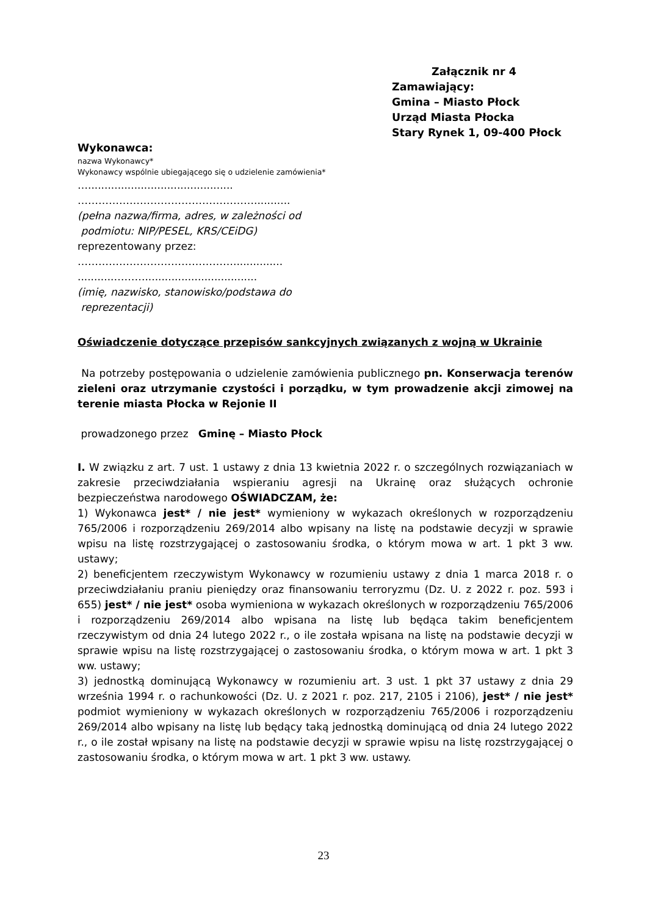Załącznik nr 4
Zamawiający:
Gmina – Miasto Płock
Urząd Miasta Płocka
Stary Rynek 1, 09-400 Płock
Wykonawca:
nazwa Wykonawcy*
Wykonawcy wspólnie ubiegającego się o udzielenie zamówienia*
…............................................
……………………………………………...........
(pełna nazwa/firma, adres, w zależności od
podmiotu: NIP/PESEL, KRS/CEiDG)
reprezentowany przez:
………………………………………...............
...........………..................................
(imię, nazwisko, stanowisko/podstawa do
reprezentacji)
Oświadczenie dotyczące przepisów sankcyjnych związanych z wojną w Ukrainie
Na potrzeby postępowania o udzielenie zamówienia publicznego pn. Konserwacja terenów zieleni oraz utrzymanie czystości i porządku, w tym prowadzenie akcji zimowej na terenie miasta Płocka w Rejonie II
prowadzonego przez Gminę – Miasto Płock
I. W związku z art. 7 ust. 1 ustawy z dnia 13 kwietnia 2022 r. o szczególnych rozwiązaniach w zakresie przeciwdziałania wspieraniu agresji na Ukrainę oraz służących ochronie bezpieczeństwa narodowego OŚWIADCZAM, że:
1) Wykonawca jest* / nie jest* wymieniony w wykazach określonych w rozporządzeniu 765/2006 i rozporządzeniu 269/2014 albo wpisany na listę na podstawie decyzji w sprawie wpisu na listę rozstrzygającej o zastosowaniu środka, o którym mowa w art. 1 pkt 3 ww. ustawy;
2) beneficjentem rzeczywistym Wykonawcy w rozumieniu ustawy z dnia 1 marca 2018 r. o przeciwdziałaniu praniu pieniędzy oraz finansowaniu terroryzmu (Dz. U. z 2022 r. poz. 593 i 655) jest* / nie jest* osoba wymieniona w wykazach określonych w rozporządzeniu 765/2006 i rozporządzeniu 269/2014 albo wpisana na listę lub będąca takim beneficjentem rzeczywistym od dnia 24 lutego 2022 r., o ile została wpisana na listę na podstawie decyzji w sprawie wpisu na listę rozstrzygającej o zastosowaniu środka, o którym mowa w art. 1 pkt 3 ww. ustawy;
3) jednostką dominującą Wykonawcy w rozumieniu art. 3 ust. 1 pkt 37 ustawy z dnia 29 września 1994 r. o rachunkowości (Dz. U. z 2021 r. poz. 217, 2105 i 2106), jest* / nie jest* podmiot wymieniony w wykazach określonych w rozporządzeniu 765/2006 i rozporządzeniu 269/2014 albo wpisany na listę lub będący taką jednostką dominującą od dnia 24 lutego 2022 r., o ile został wpisany na listę na podstawie decyzji w sprawie wpisu na listę rozstrzygającej o zastosowaniu środka, o którym mowa w art. 1 pkt 3 ww. ustawy.
23